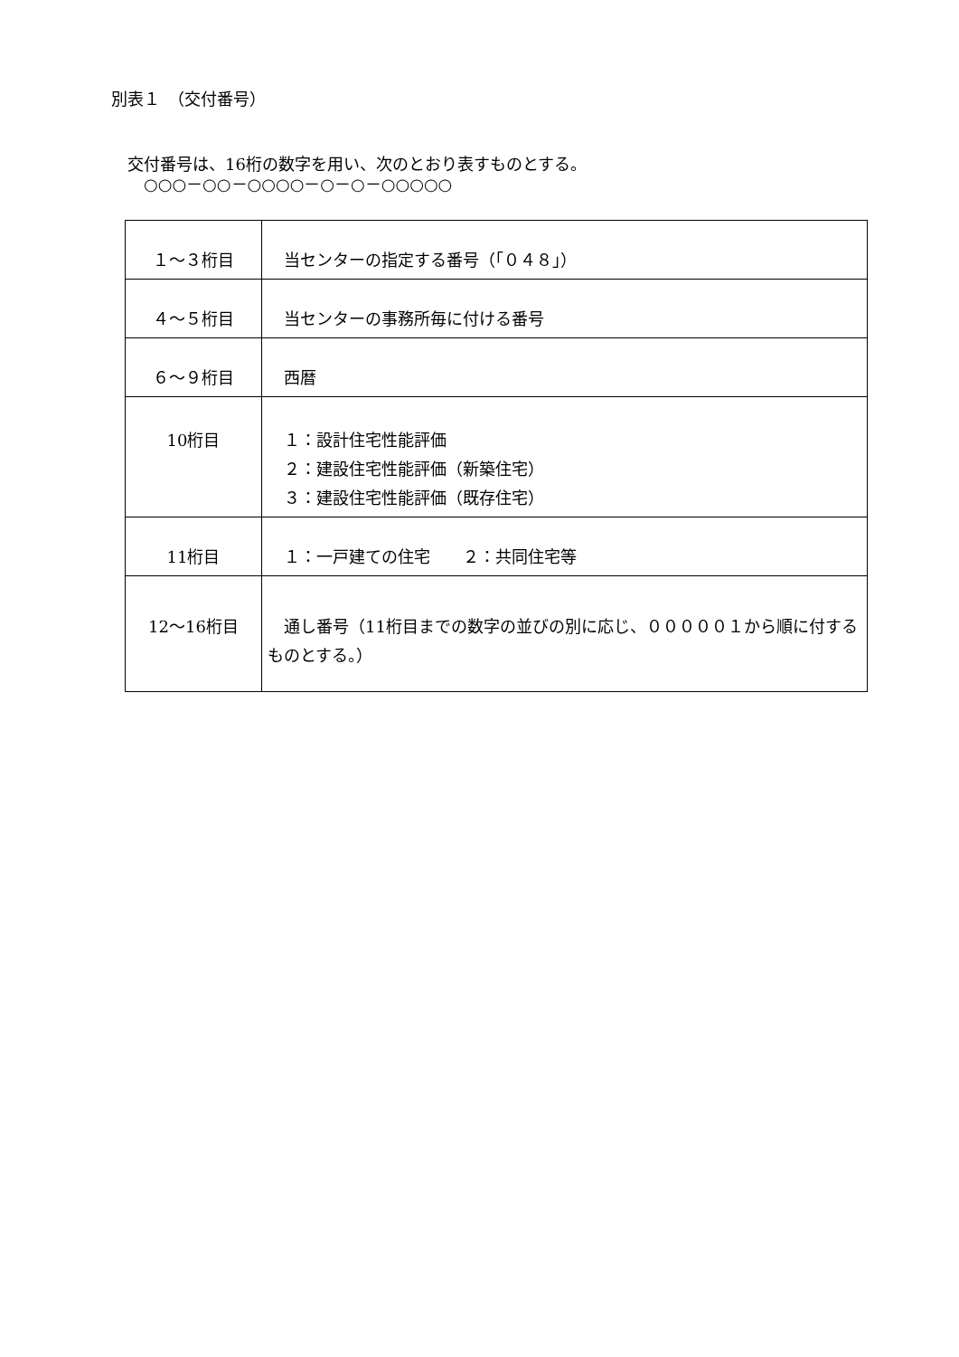別表１　（交付番号）
　交付番号は、16桁の数字を用い、次のとおり表すものとする。
　　○○○－○○－○○○○－○－○－○○○○○
| １～３桁目 | 当センターの指定する番号（「０４８」） |
| ４～５桁目 | 当センターの事務所毎に付ける番号 |
| ６～９桁目 | 西暦 |
| 10桁目 | １：設計住宅性能評価 ２：建設住宅性能評価（新築住宅） ３：建設住宅性能評価（既存住宅） |
| 11桁目 | １：一戸建ての住宅 ２：共同住宅等 |
| 12～16桁目 | 通し番号（11桁目までの数字の並びの別に応じ、０００００１から順に付するものとする。） |